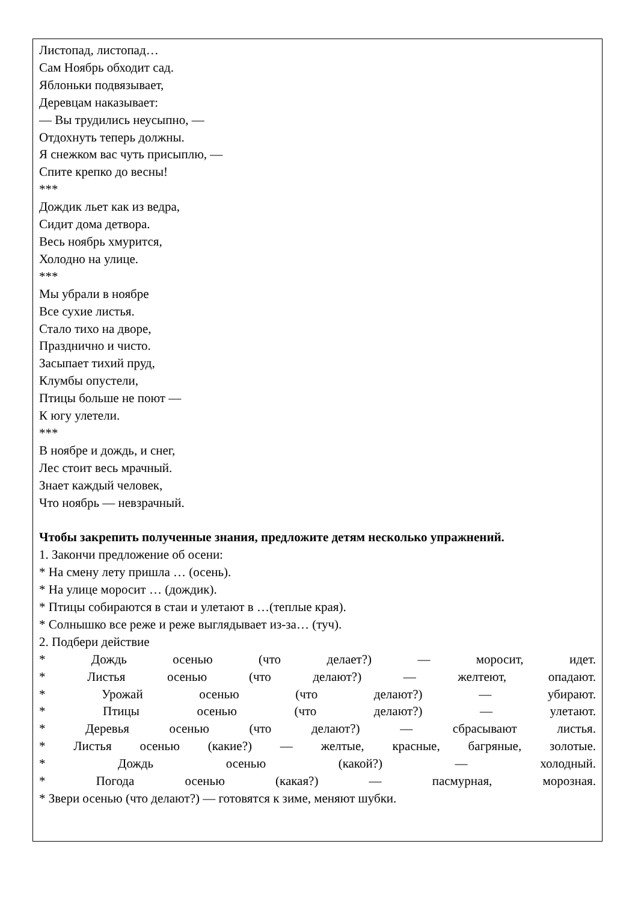Листопад, листопад…
Сам Ноябрь обходит сад.
Яблоньки подвязывает,
Деревцам наказывает:
— Вы трудились неусыпно, —
Отдохнуть теперь должны.
Я снежком вас чуть присыплю, —
Спите крепко до весны!
***
Дождик льет как из ведра,
Сидит дома детвора.
Весь ноябрь хмурится,
Холодно на улице.
***
Мы убрали в ноябре
Все сухие листья.
Стало тихо на дворе,
Празднично и чисто.
Засыпает тихий пруд,
Клумбы опустели,
Птицы больше не поют —
К югу улетели.
***
В ноябре и дождь, и снег,
Лес стоит весь мрачный.
Знает каждый человек,
Что ноябрь — невзрачный.
Чтобы закрепить полученные знания, предложите детям несколько упражнений.
1. Закончи предложение об осени:
* На смену лету пришла … (осень).
* На улице моросит … (дождик).
* Птицы собираются в стаи и улетают в …(теплые края).
* Солнышко все реже и реже выглядывает из-за… (туч).
2. Подбери действие
* Дождь осенью (что делает?) — моросит, идет.
* Листья осенью (что делают?) — желтеют, опадают.
* Урожай осенью (что делают?) — убирают.
* Птицы осенью (что делают?) — улетают.
* Деревья осенью (что делают?) — сбрасывают листья.
* Листья осенью (какие?) — желтые, красные, багряные, золотые.
* Дождь осенью (какой?) — холодный.
* Погода осенью (какая?) — пасмурная, морозная.
* Звери осенью (что делают?) — готовятся к зиме, меняют шубки.